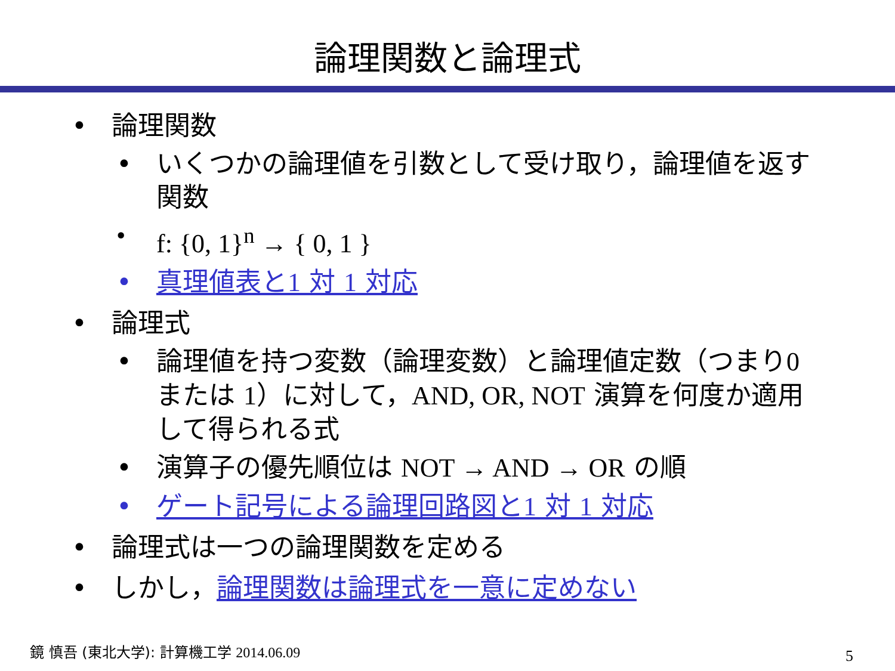論理関数と論理式
論理関数
いくつかの論理値を引数として受け取り，論理値を返す関数
f: {0, 1}<sup>n</sup> → { 0, 1 }
真理値表と1 対 1 対応
論理式
論理値を持つ変数（論理変数）と論理値定数（つまり0 または 1）に対して，AND, OR, NOT 演算を何度か適用して得られる式
演算子の優先順位は NOT → AND → OR の順
ゲート記号による論理回路図と1 対 1 対応
論理式は一つの論理関数を定める
しかし，論理関数は論理式を一意に定めない
鏡 慎吾 (東北大学): 計算機工学 2014.06.09
5